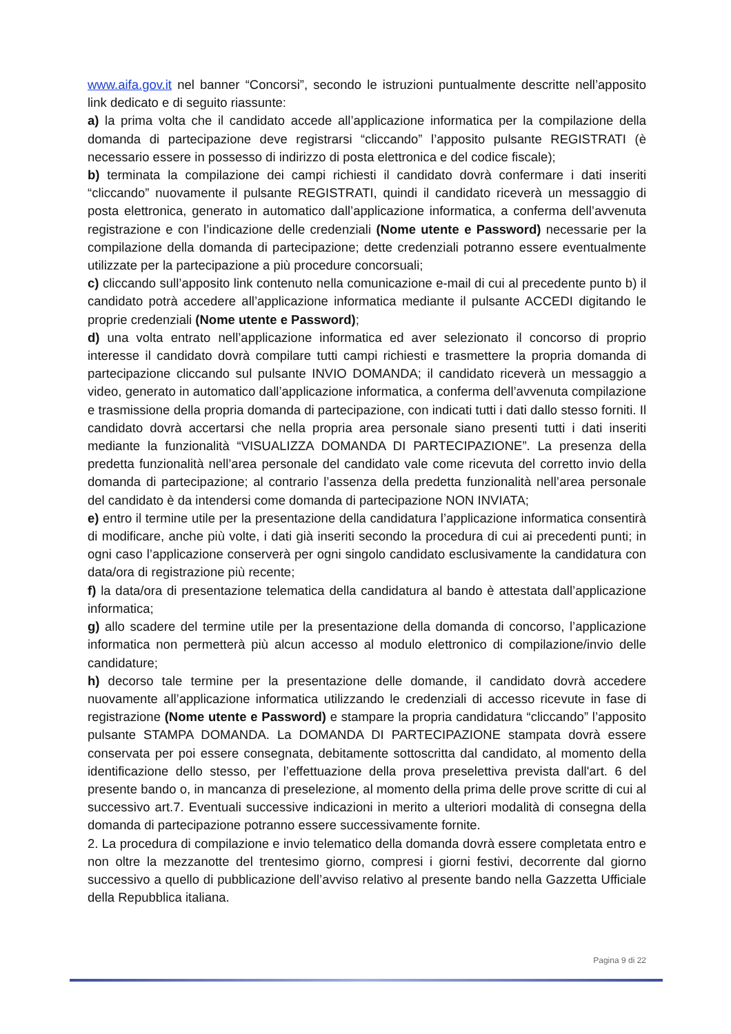www.aifa.gov.it nel banner “Concorsi”, secondo le istruzioni puntualmente descritte nell’apposito link dedicato e di seguito riassunte:
a) la prima volta che il candidato accede all’applicazione informatica per la compilazione della domanda di partecipazione deve registrarsi “cliccando” l’apposito pulsante REGISTRATI (è necessario essere in possesso di indirizzo di posta elettronica e del codice fiscale);
b) terminata la compilazione dei campi richiesti il candidato dovrà confermare i dati inseriti “cliccando” nuovamente il pulsante REGISTRATI, quindi il candidato riceverà un messaggio di posta elettronica, generato in automatico dall’applicazione informatica, a conferma dell’avvenuta registrazione e con l’indicazione delle credenziali (Nome utente e Password) necessarie per la compilazione della domanda di partecipazione; dette credenziali potranno essere eventualmente utilizzate per la partecipazione a più procedure concorsuali;
c) cliccando sull’apposito link contenuto nella comunicazione e-mail di cui al precedente punto b) il candidato potrà accedere all’applicazione informatica mediante il pulsante ACCEDI digitando le proprie credenziali (Nome utente e Password);
d) una volta entrato nell’applicazione informatica ed aver selezionato il concorso di proprio interesse il candidato dovrà compilare tutti campi richiesti e trasmettere la propria domanda di partecipazione cliccando sul pulsante INVIO DOMANDA; il candidato riceverà un messaggio a video, generato in automatico dall’applicazione informatica, a conferma dell’avvenuta compilazione e trasmissione della propria domanda di partecipazione, con indicati tutti i dati dallo stesso forniti. Il candidato dovrà accertarsi che nella propria area personale siano presenti tutti i dati inseriti mediante la funzionalità “VISUALIZZA DOMANDA DI PARTECIPAZIONE”. La presenza della predetta funzionalità nell’area personale del candidato vale come ricevuta del corretto invio della domanda di partecipazione; al contrario l’assenza della predetta funzionalità nell’area personale del candidato è da intendersi come domanda di partecipazione NON INVIATA;
e) entro il termine utile per la presentazione della candidatura l’applicazione informatica consentirà di modificare, anche più volte, i dati già inseriti secondo la procedura di cui ai precedenti punti; in ogni caso l’applicazione conserverà per ogni singolo candidato esclusivamente la candidatura con data/ora di registrazione più recente;
f) la data/ora di presentazione telematica della candidatura al bando è attestata dall’applicazione informatica;
g) allo scadere del termine utile per la presentazione della domanda di concorso, l’applicazione informatica non permetterà più alcun accesso al modulo elettronico di compilazione/invio delle candidature;
h) decorso tale termine per la presentazione delle domande, il candidato dovrà accedere nuovamente all’applicazione informatica utilizzando le credenziali di accesso ricevute in fase di registrazione (Nome utente e Password) e stampare la propria candidatura “cliccando” l’apposito pulsante STAMPA DOMANDA. La DOMANDA DI PARTECIPAZIONE stampata dovrà essere conservata per poi essere consegnata, debitamente sottoscritta dal candidato, al momento della identificazione dello stesso, per l’effettuazione della prova preselettiva prevista dall'art. 6 del presente bando o, in mancanza di preselezione, al momento della prima delle prove scritte di cui al successivo art.7. Eventuali successive indicazioni in merito a ulteriori modalità di consegna della domanda di partecipazione potranno essere successivamente fornite.
2. La procedura di compilazione e invio telematico della domanda dovrà essere completata entro e non oltre la mezzanotte del trentesimo giorno, compresi i giorni festivi, decorrente dal giorno successivo a quello di pubblicazione dell’avviso relativo al presente bando nella Gazzetta Ufficiale della Repubblica italiana.
Pagina 9 di 22